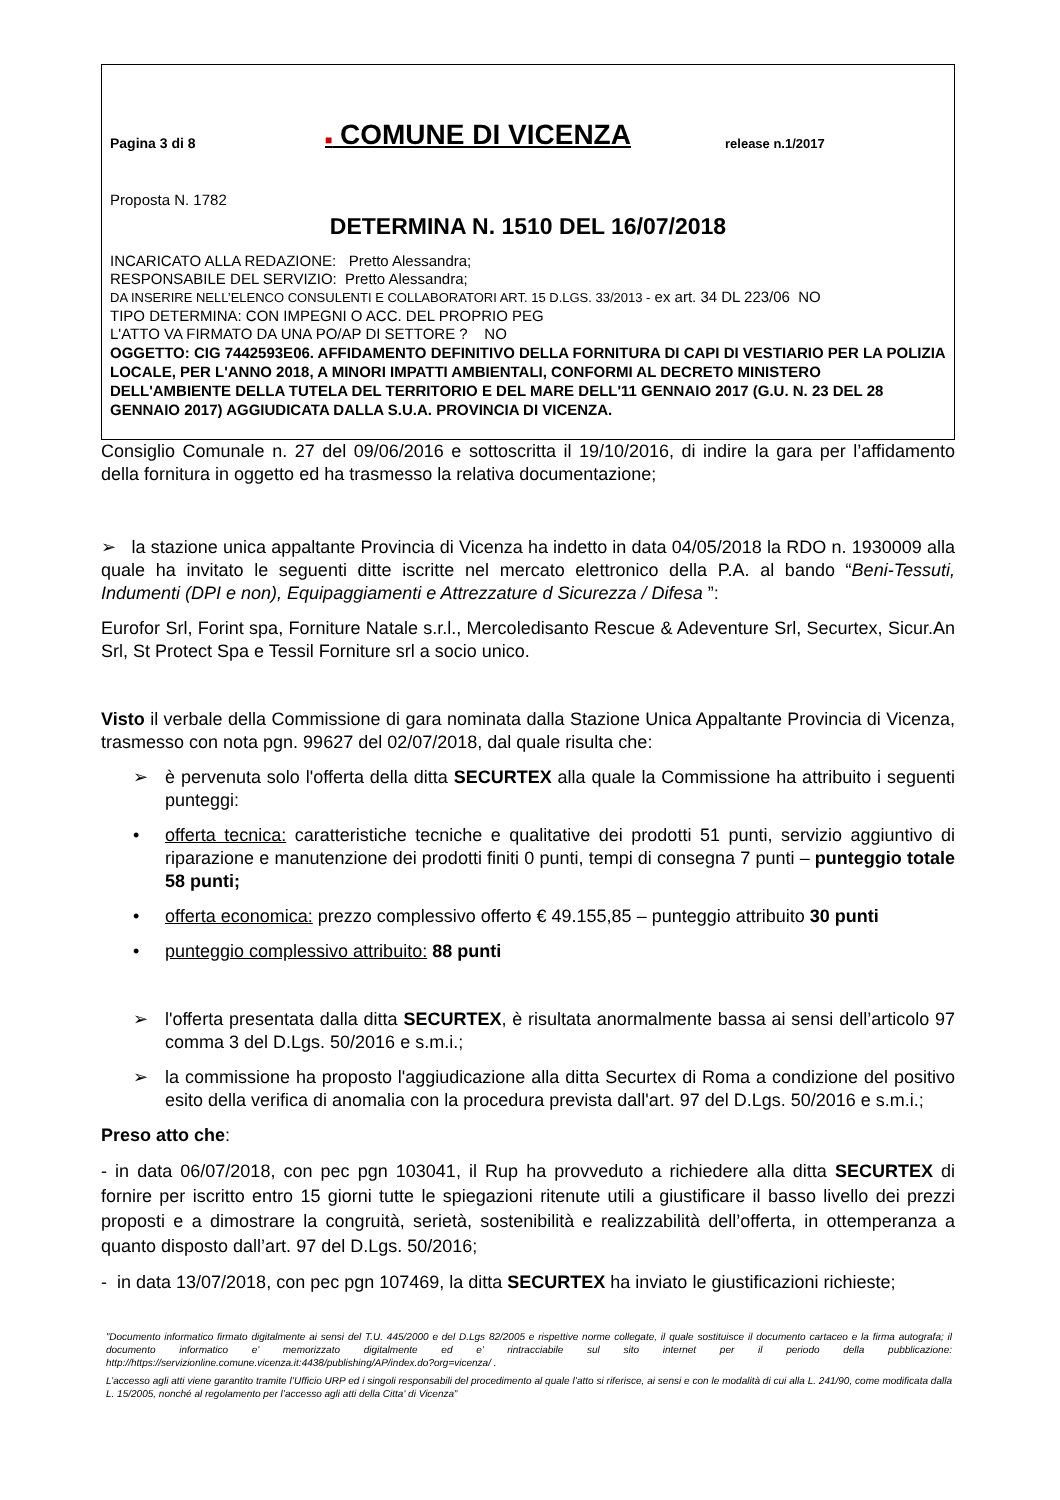Pagina 3 di 8
■ COMUNE DI VICENZA
release n.1/2017
Proposta N. 1782
DETERMINA N. 1510 DEL 16/07/2018
INCARICATO ALLA REDAZIONE: Pretto Alessandra;
RESPONSABILE DEL SERVIZIO: Pretto Alessandra;
DA INSERIRE NELL’ELENCO CONSULENTI E COLLABORATORI ART. 15 D.LGS. 33/2013 - ex art. 34 DL 223/06 NO
TIPO DETERMINA: CON IMPEGNI O ACC. DEL PROPRIO PEG
L'ATTO VA FIRMATO DA UNA PO/AP DI SETTORE ? NO
OGGETTO: CIG 7442593E06. AFFIDAMENTO DEFINITIVO DELLA FORNITURA DI CAPI DI VESTIARIO PER LA POLIZIA LOCALE, PER L'ANNO 2018, A MINORI IMPATTI AMBIENTALI, CONFORMI AL DECRETO MINISTERO DELL'AMBIENTE DELLA TUTELA DEL TERRITORIO E DEL MARE DELL'11 GENNAIO 2017 (G.U. N. 23 DEL 28 GENNAIO 2017) AGGIUDICATA DALLA S.U.A. PROVINCIA DI VICENZA.
Consiglio Comunale n. 27 del 09/06/2016 e sottoscritta il 19/10/2016, di indire la gara per l’affidamento della fornitura in oggetto ed ha trasmesso la relativa documentazione;
➢ la stazione unica appaltante Provincia di Vicenza ha indetto in data 04/05/2018 la RDO n. 1930009 alla quale ha invitato le seguenti ditte iscritte nel mercato elettronico della P.A. al bando “Beni-Tessuti, Indumenti (DPI e non), Equipaggiamenti e Attrezzature d Sicurezza / Difesa ”:
Eurofor Srl, Forint spa, Forniture Natale s.r.l., Mercoledisanto Rescue & Adeventure Srl, Securtex, Sicur.An Srl, St Protect Spa e Tessil Forniture srl a socio unico.
Visto il verbale della Commissione di gara nominata dalla Stazione Unica Appaltante Provincia di Vicenza, trasmesso con nota pgn. 99627 del 02/07/2018, dal quale risulta che:
➢ è pervenuta solo l'offerta della ditta SECURTEX alla quale la Commissione ha attribuito i seguenti punteggi:
• offerta tecnica: caratteristiche tecniche e qualitative dei prodotti 51 punti, servizio aggiuntivo di riparazione e manutenzione dei prodotti finiti 0 punti, tempi di consegna 7 punti – punteggio totale 58 punti;
• offerta economica: prezzo complessivo offerto € 49.155,85 – punteggio attribuito 30 punti
• punteggio complessivo attribuito: 88 punti
➢ l'offerta presentata dalla ditta SECURTEX, è risultata anormalmente bassa ai sensi dell’articolo 97 comma 3 del D.Lgs. 50/2016 e s.m.i.;
➢ la commissione ha proposto l'aggiudicazione alla ditta Securtex di Roma a condizione del positivo esito della verifica di anomalia con la procedura prevista dall'art. 97 del D.Lgs. 50/2016 e s.m.i.;
Preso atto che:
- in data 06/07/2018, con pec pgn 103041, il Rup ha provveduto a richiedere alla ditta SECURTEX di fornire per iscritto entro 15 giorni tutte le spiegazioni ritenute utili a giustificare il basso livello dei prezzi proposti e a dimostrare la congruità, serietà, sostenibilità e realizzabilità dell’offerta, in ottemperanza a quanto disposto dall’art. 97 del D.Lgs. 50/2016;
- in data 13/07/2018, con pec pgn 107469, la ditta SECURTEX ha inviato le giustificazioni richieste;
”Documento informatico firmato digitalmente ai sensi del T.U. 445/2000 e del D.Lgs 82/2005 e rispettive norme collegate, il quale sostituisce il documento cartaceo e la firma autografa; il documento informatico e’ memorizzato digitalmente ed e’ rintracciabile sul sito internet per il periodo della pubblicazione: http://https://servizionline.comune.vicenza.it:4438/publishing/AP/index.do?org=vicenza/ .
L’accesso agli atti viene garantito tramite l’Ufficio URP ed i singoli responsabili del procedimento al quale l’atto si riferisce, ai sensi e con le modalità di cui alla L. 241/90, come modificata dalla L. 15/2005, nonché al regolamento per l’accesso agli atti della Citta' di Vicenza”